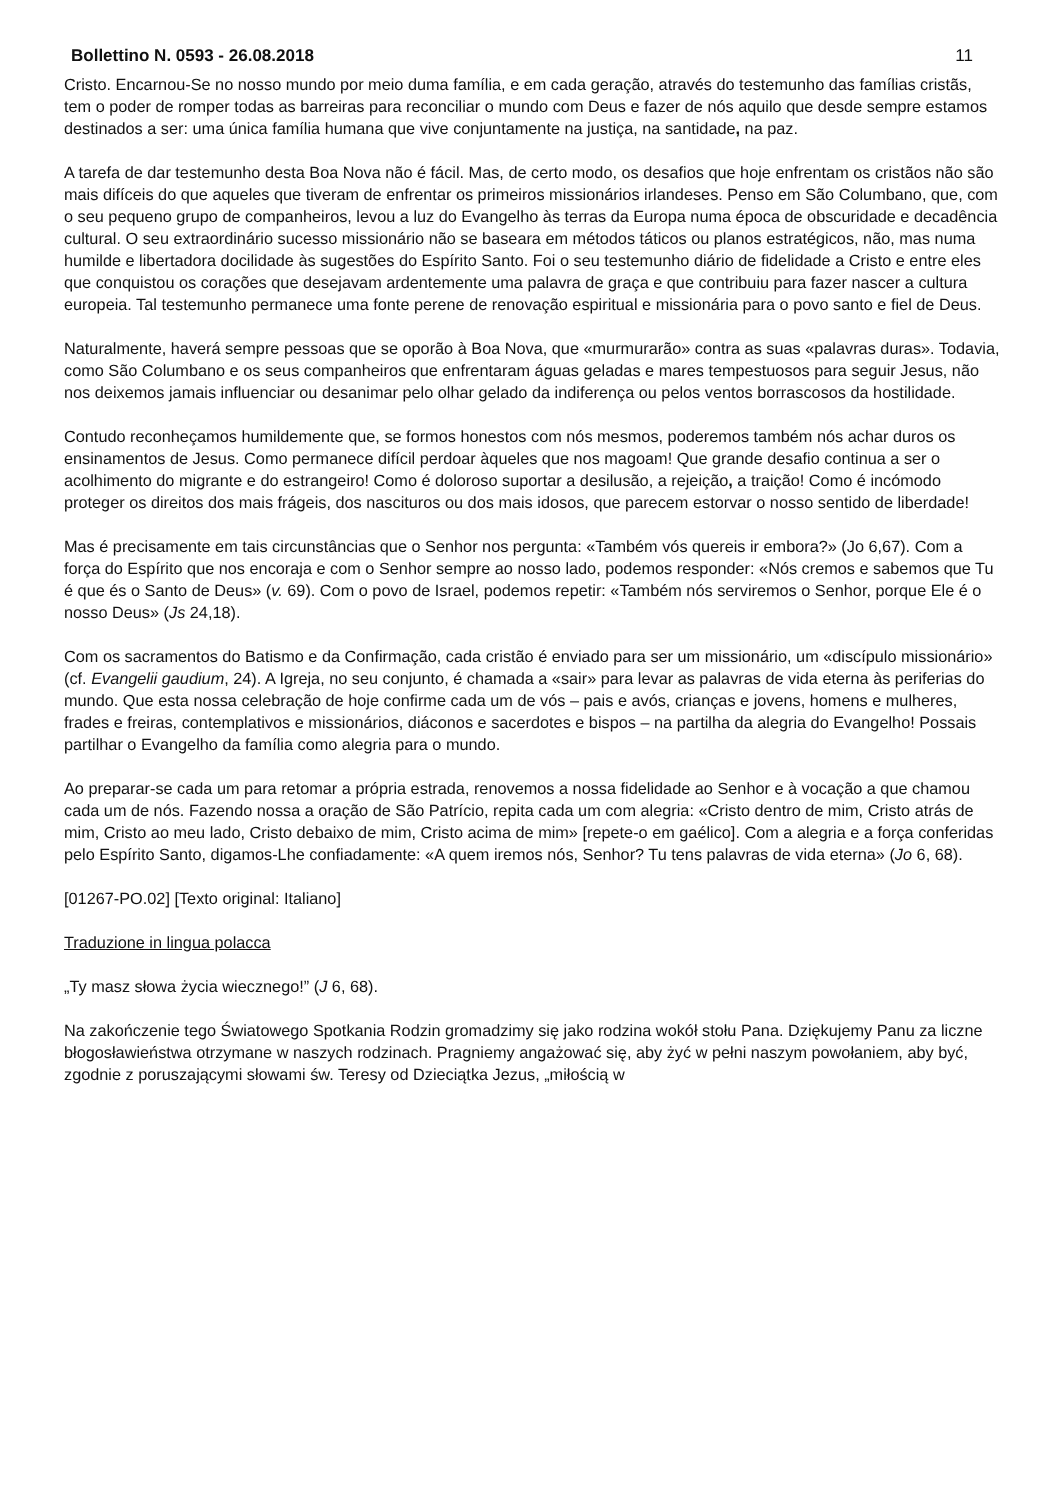Bollettino N. 0593 - 26.08.2018 11
Cristo. Encarnou-Se no nosso mundo por meio duma família, e em cada geração, através do testemunho das famílias cristãs, tem o poder de romper todas as barreiras para reconciliar o mundo com Deus e fazer de nós aquilo que desde sempre estamos destinados a ser: uma única família humana que vive conjuntamente na justiça, na santidade, na paz.
A tarefa de dar testemunho desta Boa Nova não é fácil. Mas, de certo modo, os desafios que hoje enfrentam os cristãos não são mais difíceis do que aqueles que tiveram de enfrentar os primeiros missionários irlandeses. Penso em São Columbano, que, com o seu pequeno grupo de companheiros, levou a luz do Evangelho às terras da Europa numa época de obscuridade e decadência cultural. O seu extraordinário sucesso missionário não se baseara em métodos táticos ou planos estratégicos, não, mas numa humilde e libertadora docilidade às sugestões do Espírito Santo. Foi o seu testemunho diário de fidelidade a Cristo e entre eles que conquistou os corações que desejavam ardentemente uma palavra de graça e que contribuiu para fazer nascer a cultura europeia. Tal testemunho permanece uma fonte perene de renovação espiritual e missionária para o povo santo e fiel de Deus.
Naturalmente, haverá sempre pessoas que se oporão à Boa Nova, que «murmurarão» contra as suas «palavras duras». Todavia, como São Columbano e os seus companheiros que enfrentaram águas geladas e mares tempestuosos para seguir Jesus, não nos deixemos jamais influenciar ou desanimar pelo olhar gelado da indiferença ou pelos ventos borrascosos da hostilidade.
Contudo reconheçamos humildemente que, se formos honestos com nós mesmos, poderemos também nós achar duros os ensinamentos de Jesus. Como permanece difícil perdoar àqueles que nos magoam! Que grande desafio continua a ser o acolhimento do migrante e do estrangeiro! Como é doloroso suportar a desilusão, a rejeição, a traição! Como é incómodo proteger os direitos dos mais frágeis, dos nascituros ou dos mais idosos, que parecem estorvar o nosso sentido de liberdade!
Mas é precisamente em tais circunstâncias que o Senhor nos pergunta: «Também vós quereis ir embora?» (Jo 6,67). Com a força do Espírito que nos encoraja e com o Senhor sempre ao nosso lado, podemos responder: «Nós cremos e sabemos que Tu é que és o Santo de Deus» (v. 69). Com o povo de Israel, podemos repetir: «Também nós serviremos o Senhor, porque Ele é o nosso Deus» (Js 24,18).
Com os sacramentos do Batismo e da Confirmação, cada cristão é enviado para ser um missionário, um «discípulo missionário» (cf. Evangelii gaudium, 24). A Igreja, no seu conjunto, é chamada a «sair» para levar as palavras de vida eterna às periferias do mundo. Que esta nossa celebração de hoje confirme cada um de vós – pais e avós, crianças e jovens, homens e mulheres, frades e freiras, contemplativos e missionários, diáconos e sacerdotes e bispos – na partilha da alegria do Evangelho! Possais partilhar o Evangelho da família como alegria para o mundo.
Ao preparar-se cada um para retomar a própria estrada, renovemos a nossa fidelidade ao Senhor e à vocação a que chamou cada um de nós. Fazendo nossa a oração de São Patrício, repita cada um com alegria: «Cristo dentro de mim, Cristo atrás de mim, Cristo ao meu lado, Cristo debaixo de mim, Cristo acima de mim» [repete-o em gaélico]. Com a alegria e a força conferidas pelo Espírito Santo, digamos-Lhe confiadamente: «A quem iremos nós, Senhor? Tu tens palavras de vida eterna» (Jo 6, 68).
[01267-PO.02] [Texto original: Italiano]
Traduzione in lingua polacca
„Ty masz słowa życia wiecznego!” (J 6, 68).
Na zakończenie tego Światowego Spotkania Rodzin gromadzimy się jako rodzina wokół stołu Pana. Dziękujemy Panu za liczne błogosławieństwa otrzymane w naszych rodzinach. Pragniemy angażować się, aby żyć w pełni naszym powołaniem, aby być, zgodnie z poruszającymi słowami św. Teresy od Dzieciątka Jezus, „miłością w